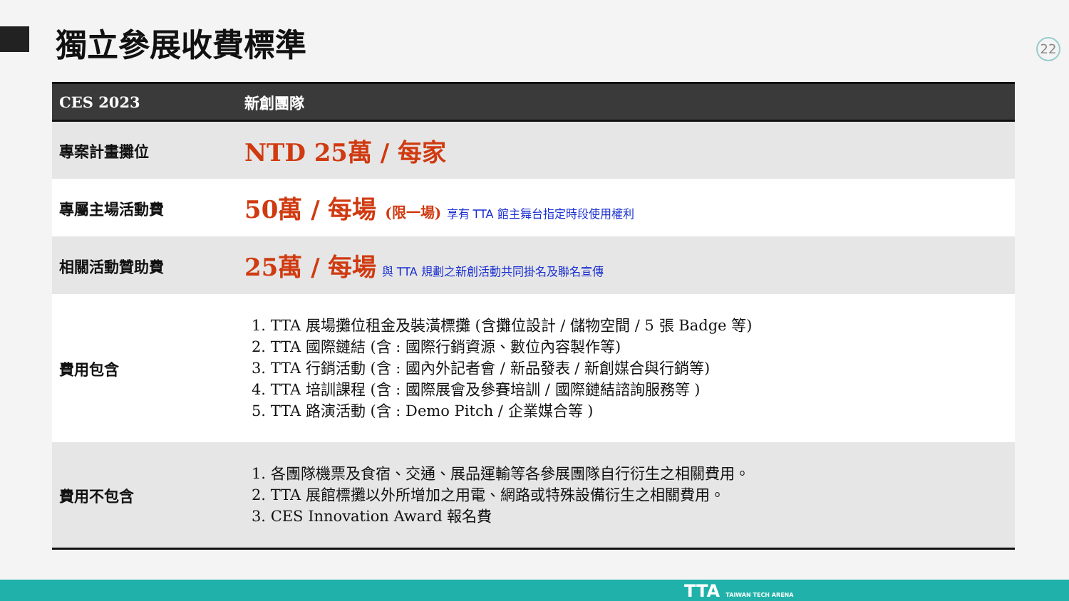獨立參展收費標準 22
| CES 2023 | 新創團隊 |
| --- | --- |
| 專案計畫攤位 | NTD 25萬 / 每家 |
| 專屬主場活動費 | 50萬 / 每場 (限一場) 享有 TTA 館主舞台指定時段使用權利 |
| 相關活動贊助費 | 25萬 / 每場 與 TTA 規劃之新創活動共同掛名及聯名宣傳 |
| 費用包含 | 1. TTA 展場攤位租金及裝潢標攤 (含攤位設計 / 儲物空間 / 5 張 Badge 等) 2. TTA 國際鏈結 (含 : 國際行銷資源、數位內容製作等) 3. TTA 行銷活動 (含 : 國內外記者會 / 新品發表 / 新創媒合與行銷等) 4. TTA 培訓課程 (含 : 國際展會及參賽培訓 / 國際鏈結諮詢服務等 ) 5. TTA 路演活動 (含 : Demo Pitch / 企業媒合等 ) |
| 費用不包含 | 1. 各團隊機票及食宿、交通、展品運輸等各參展團隊自行衍生之相關費用。 2. TTA 展館標攤以外所增加之用電、網路或特殊設備衍生之相關費用。 3. CES Innovation Award 報名費 |
TTA TAIWAN TECH ARENA